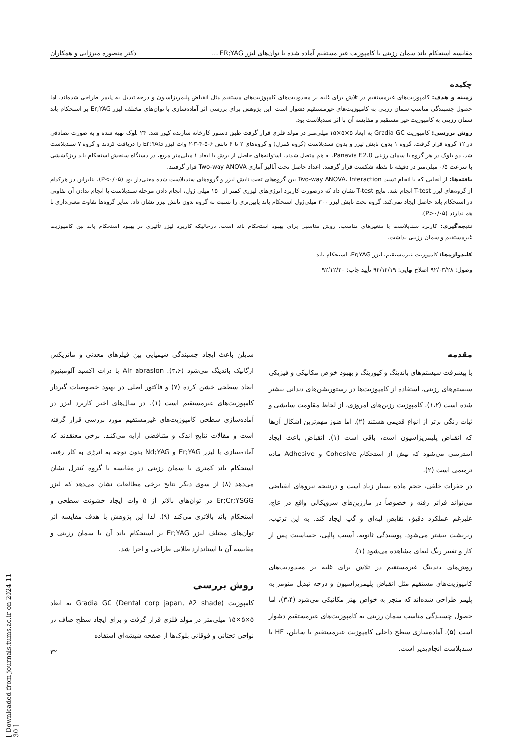مقایسه استحکام باند سمان رزینی با کامپوزیت غیر مستقیم آماده شده با توان‌های لیزر ER;YAG ... دکتر منصوره میرزایی و همکاران
چکیده
زمینه و هدف: کامپوزیت‌های غیرمستقیم در تلاش برای غلبه بر محدودیت‌های کامپوزیت‌های مستقیم مثل انقباض پلیمریزاسیون و درجه تبدیل به پلیمر طراحی شده‌اند. اما حصول چسبندگی مناسب سمان رزینی به کامپوزیت‌های غیرمستقیم دشوار است. این پژوهش برای بررسی اثر آماده‌سازی با توان‌های مختلف لیزر Er;YAG بر استحکام باند سمان رزینی به کامپوزیت غیر مستقیم و مقایسه آن با اثر سندبلاست بود.
روش بررسی: کامپوزیت Gradia GC به ابعاد ۵×۵×۱۵ میلی‌متر در مولد فلزی قرار گرفت طبق دستور کارخانه سازنده کیور شد. ۲۴ بلوک تهیه شده و به صورت تصادفی در ۱۲ گروه قرار گرفت. گروه ۱ بدون تابش لیزر و بدون سندبلاست (گروه کنترل) و گروه‌های ۲ تا ۶ تابش ۶-۵-۴-۳-۲ وات لیزر Er;YAG را دریافت کردند و گروه ۷ سندبلاست شد. دو بلوک در هر گروه با سمان رزینی Panavia F.2.0. به هم متصل شدند. استوانه‌های حاصل از برش با ابعاد ۱ میلی‌متر مربع، در دستگاه سنجش استحکام باند ریزکششی با سرعت ۰/۵ میلی‌متر در دقیقه تا نقطه شکست قرار گرفتند. اعداد حاصل تحت آنالیز آماری Two-way ANOVA قرار گرفتند.
یافته‌ها: از آنجایی که با انجام تست Two-way ANOVA، Interaction بین گروه‌های تحت تابش لیزر و گروه‌های سندبلاست شده معنی‌دار بود (P<۰/۰۵)، بنابراین در هرکدام از گروه‌های لیزر T-test انجام شد. نتایج T-test نشان داد که درصورت کاربرد انرژی‌های لیزری کمتر از ۱۵۰ میلی ژول، انجام دادن مرحله سندبلاست یا انجام ندادن آن تفاوتی در استحکام باند حاصل ایجاد نمی‌کند. گروه تحت تابش لیزر ۳۰۰ میلی‌ژول استحکام باند پایین‌تری را نسبت به گروه بدون تابش لیزر نشان داد. سایر گروه‌ها تفاوت معنی‌داری با هم ندارند (P>۰/۰۵).
نتیجه‌گیری: کاربرد سندبلاست با متغیرهای مناسب، روش مناسبی برای بهبود استحکام باند است. درحالیکه کاربرد لیزر تأثیری در بهبود استحکام باند بین کامپوزیت غیرمستقیم و سمان رزینی نداشت.
کلیدواژه‌ها: کامپوزیت غیرمستقیم، لیزر Er;YAG، استحکام باند
وصول: ۹۲/۰۳/۲۸ اصلاح نهایی: ۹۲/۱۲/۱۹ تأیید چاپ: ۹۲/۱۲/۲۰
مقدمه
با پیشرفت سیستم‌های باندینگ و کیورینگ و بهبود خواص مکانیکی و فیزیکی سیستم‌های رزینی، استفاده از کامپوزیت‌ها در رستوریشن‌های دندانی بیشتر شده است (۱،۲). کامپوزیت رزین‌های امروزی، از لحاظ مقاومت سایشی و ثبات رنگی برتر از انواع قدیمی هستند (۲). اما هنوز مهم‌ترین اشکال آن‌ها که انقباض پلیمریزاسیون است، باقی است (۱). انقباض باعث ایجاد استرسی می‌شود که بیش از استحکام Cohesive و Adhesive ماده ترمیمی است (۲).
در حفرات خلفی، حجم ماده بسیار زیاد است و درنتیجه نیروهای انقباضی می‌تواند فراتر رفته و خصوصاً در مارژین‌های سرویکالی واقع در عاج، علیرغم عملکرد دقیق، نقایص لبه‌ای و گپ ایجاد کند. به این ترتیب، ریزنشت بیشتر می‌شود. پوسیدگی ثانویه، آسیب پالپی، حساسیت پس از کار و تغییر رنگ لبه‌ای مشاهده می‌شود (۱).
روش‌های باندینگ غیرمستقیم در تلاش برای غلبه بر محدودیت‌های کامپوزیت‌های مستقیم مثل انقباض پلیمریزاسیون و درجه تبدیل منومر به پلیمر طراحی شده‌اند که منجر به خواص بهتر مکانیکی می‌شود (۳،۴)، اما حصول چسبندگی مناسب سمان رزینی به کامپوزیت‌های غیرمستقیم دشوار است (۵). آماده‌سازی سطح داخلی کامپوزیت غیرمستقیم با سایلن، HF یا سندبلاست انجام‌پذیر است.
سایلن باعث ایجاد چسبندگی شیمیایی بین فیلرهای معدنی و ماتریکس ارگانیک باندینگ می‌شود (۳،۶). Air abrasion با ذرات اکسید آلومینیوم ایجاد سطحی خشن کرده (۷) و فاکتور اصلی در بهبود خصوصیات گیردار کامپوزیت‌های غیرمستقیم است (۱). در سال‌های اخیر کاربرد لیزر در آماده‌سازی سطحی کامپوزیت‌های غیرمستقیم مورد بررسی قرار گرفته است و مقالات نتایج اندک و متناقضی ارایه می‌کنند. برخی معتقدند که آماده‌سازی با لیزر Er;YAG و Nd;YAG بدون توجه به انرژی به کار رفته، استحکام باند کمتری با سمان رزینی در مقایسه با گروه کنترل نشان می‌دهد (۸) از سوی دیگر نتایج برخی مطالعات نشان می‌دهد که لیزر Er;Cr;YSGG در توان‌های بالاتر از ۵ وات ایجاد خشونت سطحی و استحکام باند بالاتری می‌کند (۹). لذا این پژوهش با هدف مقایسه اثر توان‌های مختلف لیزر Er;YAG بر استحکام باند آن با سمان رزینی و مقایسه آن با استاندارد طلایی طراحی و اجرا شد.
روش بررسی
کامپوزیت Gradia GC (Dental corp japan, A2 shade) به ابعاد ۵×۵×۱۵ میلی‌متر در مولد فلزی قرار گرفت و برای ایجاد سطح صاف در نواحی تحتانی و فوقانی بلوک‌ها از صفحه شیشه‌ای استفاده
۳۲
[ Downloaded from journals.tums.ac.ir on 2024-11-30 ]